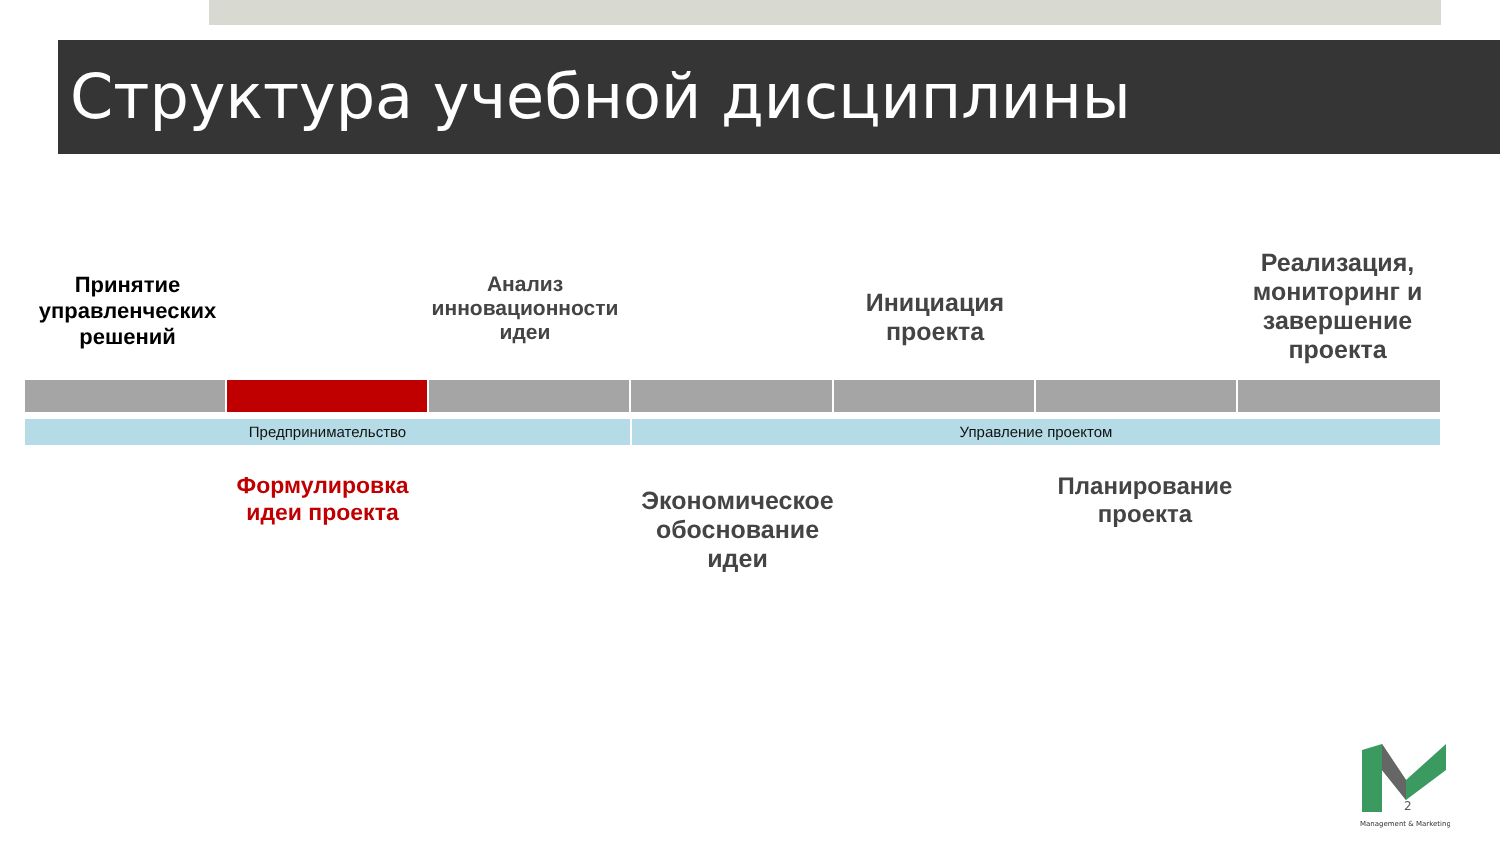Структура учебной дисциплины
Принятие управленческих решений
Анализ инновационности идеи
Инициация проекта
Реализация, мониторинг и завершение проекта
Предпринимательство Управление проектом
Формулировка идеи проекта
Экономическое обоснование идеи
Планирование проекта
2
Management & Marketing